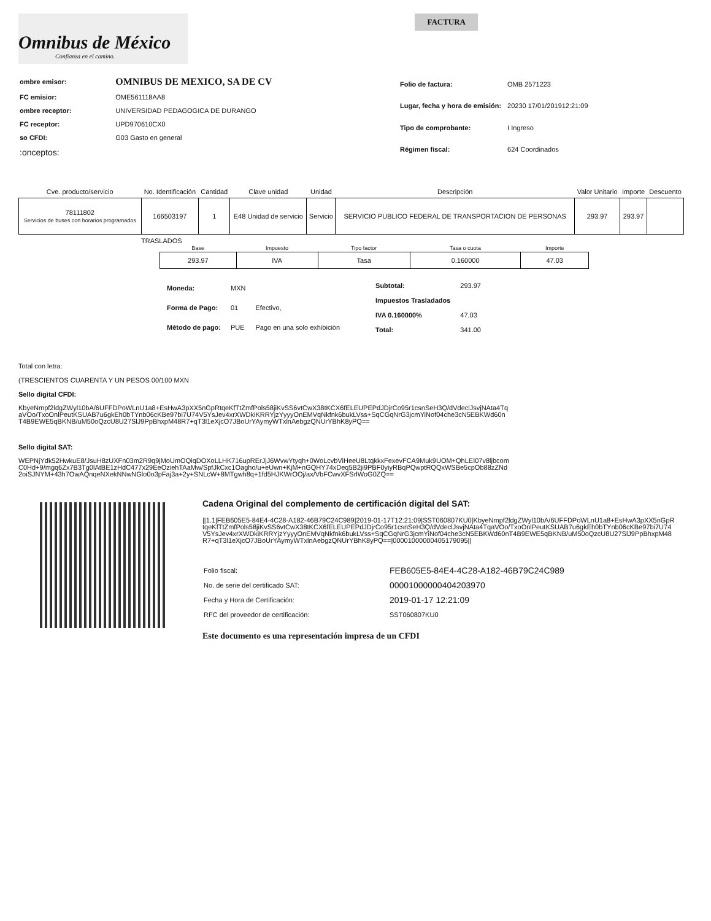Omnibus de México
Confianza en el camino.
FACTURA
| ombre emisor: | OMNIBUS DE MEXICO, SA DE CV |
| FC emisior: | OME561118AA8 |
| ombre receptor: | UNIVERSIDAD PEDAGOGICA DE DURANGO |
| FC receptor: | UPD970610CX0 |
| so CFDI: | G03 Gasto en general |
| :onceptos: | |
| Folio de factura: | OMB 2571223 |
| Lugar, fecha y hora de emisión: | 20230 17/01/201912:21:09 |
| Tipo de comprobante: | I Ingreso |
| Régimen fiscal: | 624 Coordinados |
| Cve. producto/servicio | No. Identificación | Cantidad | Clave unidad | Unidad | Descripción | Valor Unitario | Importe | Descuento |
| --- | --- | --- | --- | --- | --- | --- | --- | --- |
| 78111802 Servicios de buses con horarios programados | 166503197 | 1 | E48 Unidad de servicio | Servicio | SERVICIO PUBLICO FEDERAL DE TRANSPORTACION DE PERSONAS | 293.97 | 293.97 | |
TRASLADOS
| Base | Impuesto | Tipo factor | Tasa o cuota | Importe |
| --- | --- | --- | --- | --- |
| 293.97 | IVA | Tasa | 0.160000 | 47.03 |
| Moneda: | MXN | |
| Forma de Pago: | 01 | Efectivo, |
| Método de pago: | PUE | Pago en una solo exhibición |
| Subtotal: | 293.97 |
| Impuestos Trasladados | |
| IVA 0.160000% | 47.03 |
| Total: | 341.00 |
Total con letra:
(TRESCIENTOS CUARENTA Y UN PESOS 00/100 MXN
Sello digital CFDI:
KbyeNmpf2ldgZWyl10bA/6UFFDPoWLnU1a8+EsHwA3pXX5nGpRtqeKfTtZmfPols58jiKvSS6vtCwX38tKCX6fELEUPEPdJDjrCo95r1csnSeH3Q/dVdeclJsvjNAta4TqaVOo/TxoOnlPeutKSUAB7u6gkEh0bTYnb06cKBe97bi7U74V5YsJev4xrXWDkiKRRYjzYyyyOnEMVqNkfnk6bukLVss+SqCGqNrG3jcmYiNof04che3cN5EBKWd60nT4B9EWE5qBKNB/uM50oQzcU8U27SlJ9PpBhxpM48R7+qT3l1eXjcO7JBoUrYAymyWTxlnAebgzQNUrYBhK8yPQ==
Sello digital SAT:
WEPNjYdk52HwkuE8/JsuH8zUXFn03m2R9q9jMoUmOQiqDOXoLLHK716upRErJjJ6WvwYtyqh+0WoLcvbViHeeU8LtqkkxFexevFCA9Muk9UOM+QhLEI07v8ljbcomC0Hd+9/mgq6Zx7B3Tg0lAtBE1zHdC477x29EeOziehTAaMw/SpfJkCxc1Oagho/u+eUwn+KjM+nGQHY74xDeq5B2ji9PBF0yiyRBqPQwptRQQxWSBe5cpOb88zZNd2oiSJNYM+43h7OwAQnqeNXekNNwNGlo0o3pFaj3a+2y+SNLcW+8MTgwh8q+1fd5HJKWrOOj/ax/VbFCwvXFSrlWoG0ZQ==
Cadena Original del complemento de certificación digital del SAT:
||1.1|FEB605E5-84E4-4C28-A182-46B79C24C989|2019-01-17T12:21:09|SST060807KU0|KbyeNmpf2ldgZWyl10bA/6UFFDPoWLnU1a8+EsHwA3pXX5nGpRtqeKfTtZmfPols58jiKvSS6vtCwX38tKCX6fELEUPEPdJDjrCo95r1csnSeH3Q/dVdeclJsvjNAta4TqaVOo/TxoOnlPeutKSUAB7u6gkEh0bTYnb06cKBe97bi7U74V5YsJev4xrXWDkiKRRYjzYyyyOnEMVqNkfnk6bukLVss+SqCGqNrG3jcmYiNof04che3cN5EBKWd60nT4B9EWE5qBKNB/uM50oQzcU8U27SlJ9PpBhxpM48R7+qT3l1eXjcO7JBoUrYAymyWTxlnAebgzQNUrYBhK8yPQ==|00001000000405179095||
| Folio fiscal: | FEB605E5-84E4-4C28-A182-46B79C24C989 |
| No. de serie del certificado SAT: | 00001000000404203970 |
| Fecha y Hora de Certificación: | 2019-01-17 12:21:09 |
| RFC del proveedor de certificación: | SST060807KU0 |
Este documento es una representación impresa de un CFDI